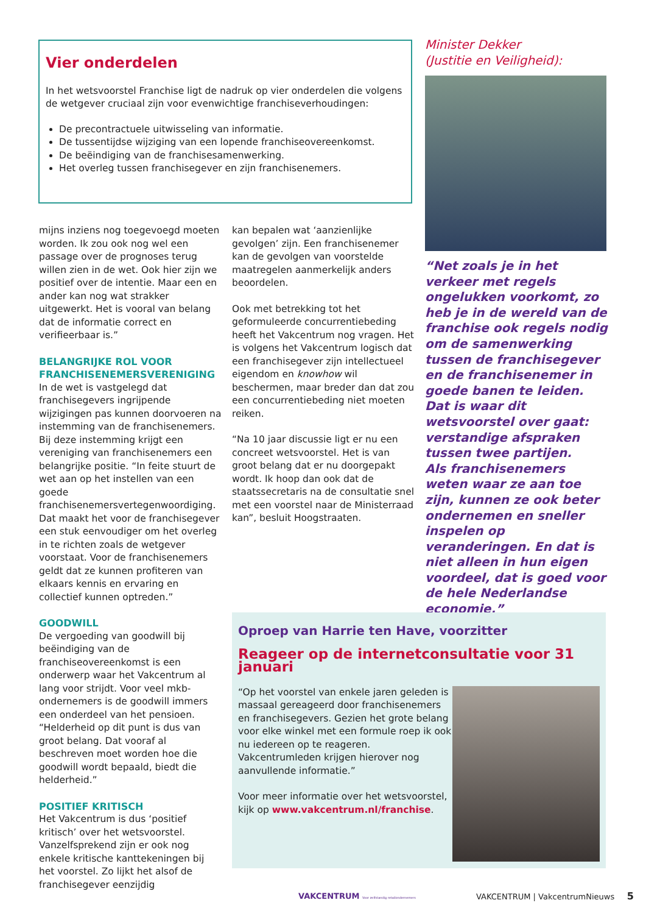Vier onderdelen
In het wetsvoorstel Franchise ligt de nadruk op vier onderdelen die volgens de wetgever cruciaal zijn voor evenwichtige franchiseverhoudingen:
De precontractuele uitwisseling van informatie.
De tussentijdse wijziging van een lopende franchiseovereenkomst.
De beëindiging van de franchisesamenwerking.
Het overleg tussen franchisegever en zijn franchisenemers.
mijns inziens nog toegevoegd moeten worden. Ik zou ook nog wel een passage over de prognoses terug willen zien in de wet. Ook hier zijn we positief over de intentie. Maar een en ander kan nog wat strakker uitgewerkt. Het is vooral van belang dat de informatie correct en verifieerbaar is.”
BELANGRIJKE ROL VOOR FRANCHISENEMERSVERENIGING
In de wet is vastgelegd dat franchisegevers ingrijpende wijzigingen pas kunnen doorvoeren na instemming van de franchisenemers. Bij deze instemming krijgt een vereniging van franchisenemers een belangrijke positie. “In feite stuurt de wet aan op het instellen van een goede franchisenemersvertegenwoordiging. Dat maakt het voor de franchisegever een stuk eenvoudiger om het overleg in te richten zoals de wetgever voorstaat. Voor de franchisenemers geldt dat ze kunnen profiteren van elkaars kennis en ervaring en collectief kunnen optreden.”
GOODWILL
De vergoeding van goodwill bij beëindiging van de franchiseovereenkomst is een onderwerp waar het Vakcentrum al lang voor strijdt. Voor veel mkb-ondernemers is de goodwill immers een onderdeel van het pensioen. “Helderheid op dit punt is dus van groot belang. Dat vooraf al beschreven moet worden hoe die goodwill wordt bepaald, biedt die helderheid.”
POSITIEF KRITISCH
Het Vakcentrum is dus ‘positief kritisch’ over het wetsvoorstel. Vanzelfsprekend zijn er ook nog enkele kritische kanttekeningen bij het voorstel. Zo lijkt het alsof de franchisegever eenzijdig
kan bepalen wat ‘aanzienlijke gevolgen’ zijn. Een franchisenemer kan de gevolgen van voorstelde maatregelen aanmerkelijk anders beoordelen.
Ook met betrekking tot het geformuleerde concurrentiebeding heeft het Vakcentrum nog vragen. Het is volgens het Vakcentrum logisch dat een franchisegever zijn intellectueel eigendom en knowhow wil beschermen, maar breder dan dat zou een concurrentiebeding niet moeten reiken.
“Na 10 jaar discussie ligt er nu een concreet wetsvoorstel. Het is van groot belang dat er nu doorgepakt wordt. Ik hoop dan ook dat de staatssecretaris na de consultatie snel met een voorstel naar de Ministerraad kan”, besluit Hoogstraaten.
Minister Dekker
(Justitie en Veiligheid):
“Net zoals je in het verkeer met regels ongelukken voorkomt, zo heb je in de wereld van de franchise ook regels nodig om de samenwerking tussen de franchisegever en de franchisenemer in goede banen te leiden. Dat is waar dit wetsvoorstel over gaat: verstandige afspraken tussen twee partijen.
Als franchisenemers weten waar ze aan toe zijn, kunnen ze ook beter ondernemen en sneller inspelen op veranderingen. En dat is niet alleen in hun eigen voordeel, dat is goed voor de hele Nederlandse economie.”
Oproep van Harrie ten Have, voorzitter
Reageer op de internetconsultatie voor 31 januari
“Op het voorstel van enkele jaren geleden is massaal gereageerd door franchisenemers en franchisegevers. Gezien het grote belang voor elke winkel met een formule roep ik ook nu iedereen op te reageren. Vakcentrumleden krijgen hierover nog aanvullende informatie.”
Voor meer informatie over het wetsvoorstel, kijk op www.vakcentrum.nl/franchise.
VAKCENTRUM Voor zelfstandig retailondernemers VAKCENTRUM | VakcentrumNieuws 5